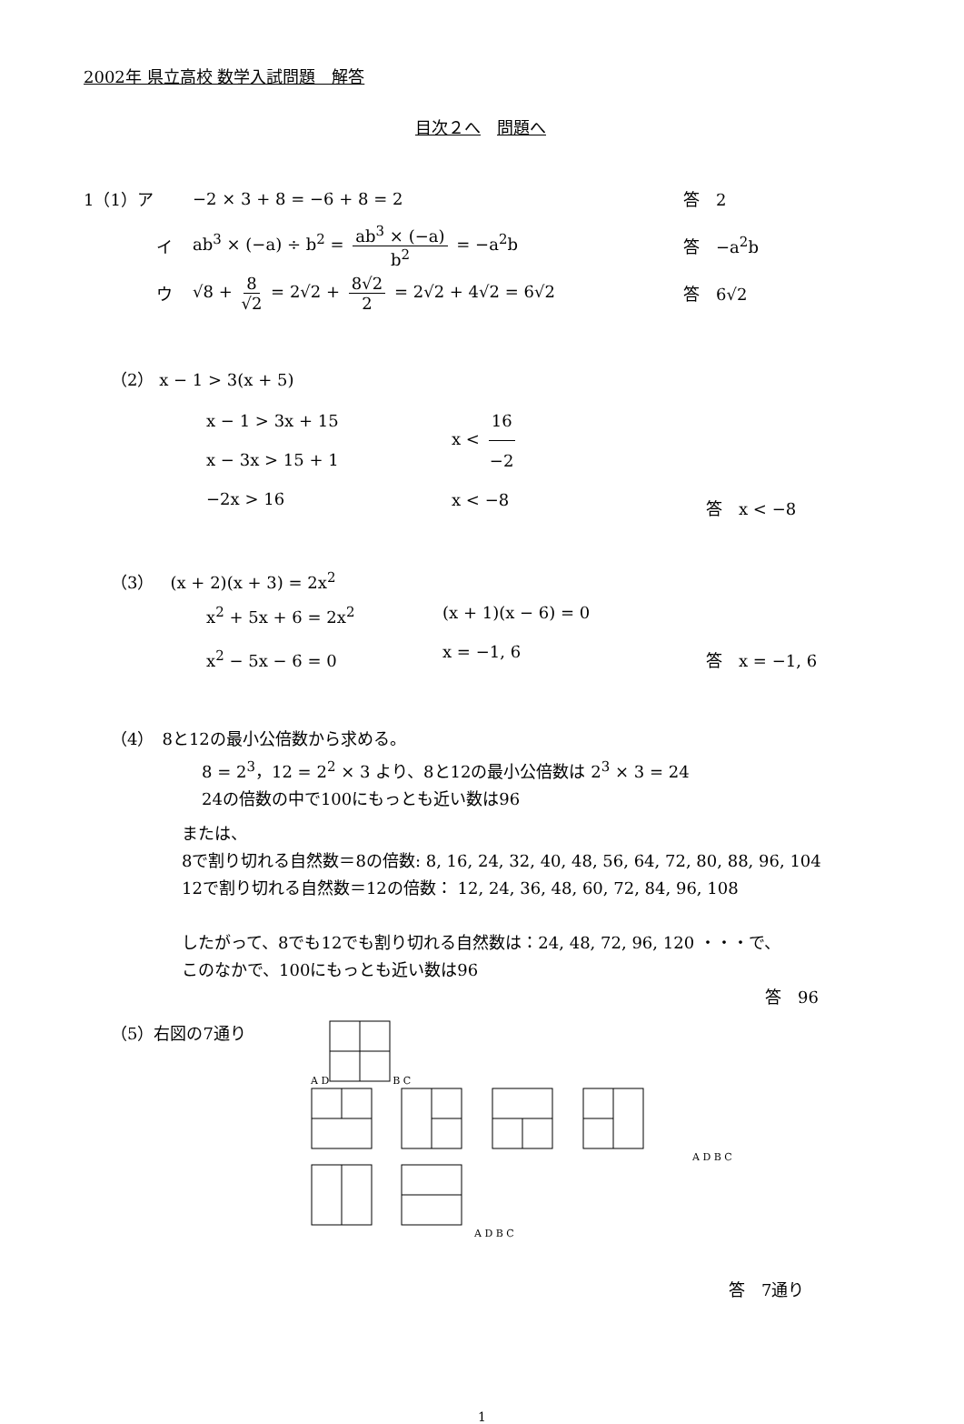2002年 県立高校 数学入試問題　解答
目次２へ　問題へ
1（1）ア −2 × 3 + 8 = −6 + 8 = 2 答　2
イ ab<sup>3</sup> × (−a) ÷ b<sup>2</sup> = ab<sup>3</sup> × (−a) b<sup>2</sup> = −a<sup>2</sup>b 答　−a<sup>2</sup>b
ウ √8 + 8 √2 = 2√2 + 8√2 2 = 2√2 + 4√2 = 6√2 答　6√2
（2） x − 1 > 3(x + 5)
x − 1 > 3x + 15
x − 3x > 15 + 1
−2x > 16
x < 16 −2
x < −8
答　x < −8
（3）　(x + 2)(x + 3) = 2x<sup>2</sup>
x<sup>2</sup> + 5x + 6 = 2x<sup>2</sup>
x<sup>2</sup> − 5x − 6 = 0
(x + 1)(x − 6) = 0
x = −1, 6
答　x = −1, 6
（4）　8と12の最小公倍数から求める。
8 = 2<sup>3</sup>，12 = 2<sup>2</sup> × 3 より、8と12の最小公倍数は 2<sup>3</sup> × 3 = 24
24の倍数の中で100にもっとも近い数は96
または、
8で割り切れる自然数＝8の倍数: 8, 16, 24, 32, 40, 48, 56, 64, 72, 80, 88, 96, 104
12で割り切れる自然数＝12の倍数： 12, 24, 36, 48, 60, 72, 84, 96, 108
したがって、8でも12でも割り切れる自然数は：24, 48, 72, 96, 120 ・・・で、
このなかで、100にもっとも近い数は96
答　96
（5）右図の7通り
A DB C
A D B C
A D B C
答　7通り
1